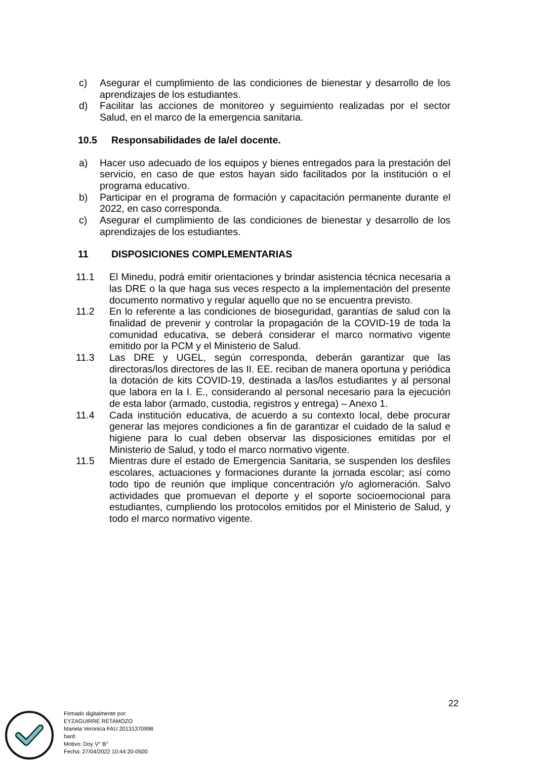c) Asegurar el cumplimiento de las condiciones de bienestar y desarrollo de los aprendizajes de los estudiantes.
d) Facilitar las acciones de monitoreo y seguimiento realizadas por el sector Salud, en el marco de la emergencia sanitaria.
10.5 Responsabilidades de la/el docente.
a) Hacer uso adecuado de los equipos y bienes entregados para la prestación del servicio, en caso de que estos hayan sido facilitados por la institución o el programa educativo.
b) Participar en el programa de formación y capacitación permanente durante el 2022, en caso corresponda.
c) Asegurar el cumplimiento de las condiciones de bienestar y desarrollo de los aprendizajes de los estudiantes.
11 DISPOSICIONES COMPLEMENTARIAS
11.1 El Minedu, podrá emitir orientaciones y brindar asistencia técnica necesaria a las DRE o la que haga sus veces respecto a la implementación del presente documento normativo y regular aquello que no se encuentra previsto.
11.2 En lo referente a las condiciones de bioseguridad, garantías de salud con la finalidad de prevenir y controlar la propagación de la COVID-19 de toda la comunidad educativa, se deberá considerar el marco normativo vigente emitido por la PCM y el Ministerio de Salud.
11.3 Las DRE y UGEL, según corresponda, deberán garantizar que las directoras/los directores de las II. EE. reciban de manera oportuna y periódica la dotación de kits COVID-19, destinada a las/los estudiantes y al personal que labora en la I. E., considerando al personal necesario para la ejecución de esta labor (armado, custodia, registros y entrega) – Anexo 1.
11.4 Cada institución educativa, de acuerdo a su contexto local, debe procurar generar las mejores condiciones a fin de garantizar el cuidado de la salud e higiene para lo cual deben observar las disposiciones emitidas por el Ministerio de Salud, y todo el marco normativo vigente.
11.5 Mientras dure el estado de Emergencia Sanitaria, se suspenden los desfiles escolares, actuaciones y formaciones durante la jornada escolar; así como todo tipo de reunión que implique concentración y/o aglomeración. Salvo actividades que promuevan el deporte y el soporte socioemocional para estudiantes, cumpliendo los protocolos emitidos por el Ministerio de Salud, y todo el marco normativo vigente.
22
Firmado digitalmente por:
EYZAGUIRRE RETAMOZO
Mariela Veronica FAU 20131370998
hard
Motivo: Doy V° B°
Fecha: 27/04/2022 10:44:20-0500